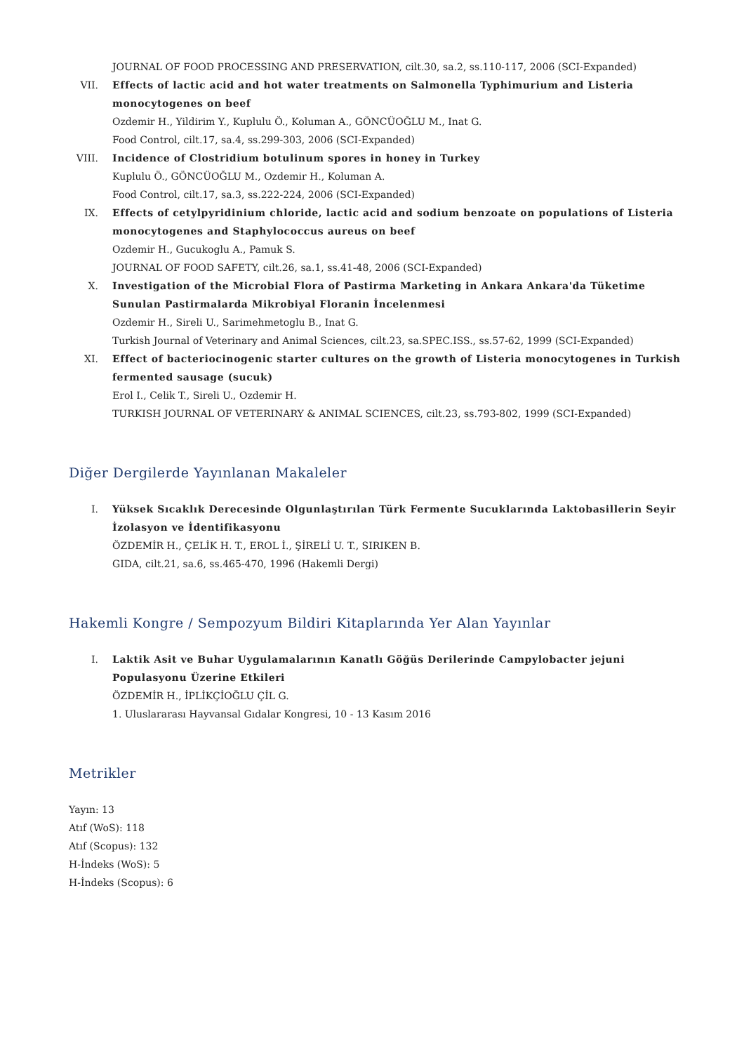JOURNAL OF FOOD PROCESSING AND PRESERVATION, cilt.30, sa.2, ss.110-117, 2006 (SCI-Expanded)
VII. Effects of lactic acid and hot water treatments on Salmonella Typhimurium and Listeria monocytogenes on beef
Ozdemir H., Yildirim Y., Kuplulu Ö., Koluman A., GÖNCÜOĞLU M., Inat G.
Food Control, cilt.17, sa.4, ss.299-303, 2006 (SCI-Expanded)
VIII. Incidence of Clostridium botulinum spores in honey in Turkey
Kuplulu Ö., GÖNCÜOĞLU M., Ozdemir H., Koluman A.
Food Control, cilt.17, sa.3, ss.222-224, 2006 (SCI-Expanded)
IX. Effects of cetylpyridinium chloride, lactic acid and sodium benzoate on populations of Listeria monocytogenes and Staphylococcus aureus on beef
Ozdemir H., Gucukoglu A., Pamuk S.
JOURNAL OF FOOD SAFETY, cilt.26, sa.1, ss.41-48, 2006 (SCI-Expanded)
X. Investigation of the Microbial Flora of Pastirma Marketing in Ankara Ankara'da Tüketime Sunulan Pastirmalarda Mikrobiyal Floranin İncelenmesi
Ozdemir H., Sireli U., Sarimehmetoglu B., Inat G.
Turkish Journal of Veterinary and Animal Sciences, cilt.23, sa.SPEC.ISS., ss.57-62, 1999 (SCI-Expanded)
XI. Effect of bacteriocinogenic starter cultures on the growth of Listeria monocytogenes in Turkish fermented sausage (sucuk)
Erol I., Celik T., Sireli U., Ozdemir H.
TURKISH JOURNAL OF VETERINARY & ANIMAL SCIENCES, cilt.23, ss.793-802, 1999 (SCI-Expanded)
Diğer Dergilerde Yayınlanan Makaleler
I. Yüksek Sıcaklık Derecesinde Olgunlaştırılan Türk Fermente Sucuklarında Laktobasillerin Seyir İzolasyon ve İdentifikasyonu
ÖZDEMİR H., ÇELİK H. T., EROL İ., ŞİRELİ U. T., SIRIKEN B.
GIDA, cilt.21, sa.6, ss.465-470, 1996 (Hakemli Dergi)
Hakemli Kongre / Sempozyum Bildiri Kitaplarında Yer Alan Yayınlar
I. Laktik Asit ve Buhar Uygulamalarının Kanatlı Göğüs Derilerinde Campylobacter jejuni Populasyonu Üzerine Etkileri
ÖZDEMİR H., İPLİKÇİOĞLU ÇİL G.
1. Uluslararası Hayvansal Gıdalar Kongresi, 10 - 13 Kasım 2016
Metrikler
Yayın: 13
Atıf (WoS): 118
Atıf (Scopus): 132
H-İndeks (WoS): 5
H-İndeks (Scopus): 6